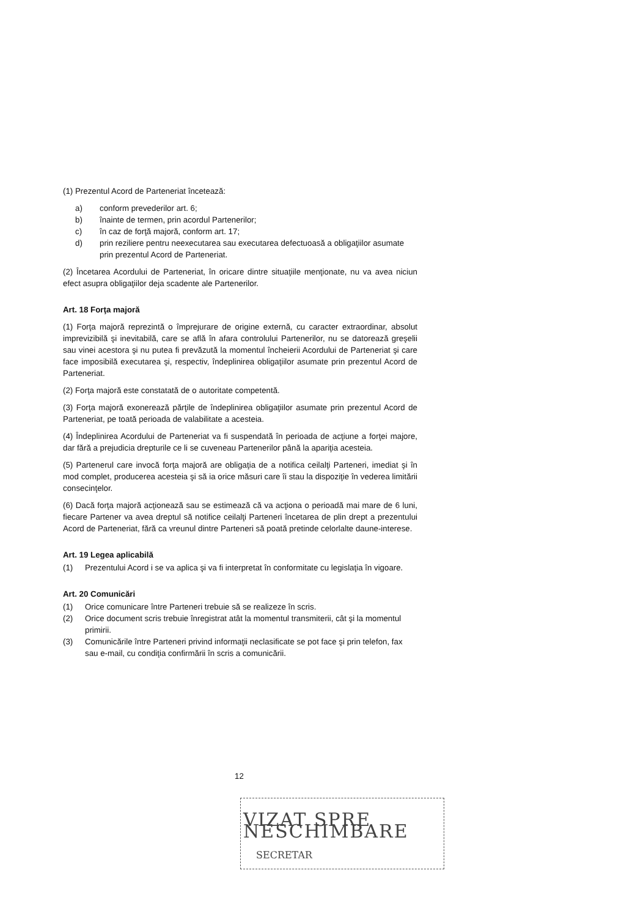(1) Prezentul Acord de Parteneriat încetează:
a) conform prevederilor art. 6;
b) înainte de termen, prin acordul Partenerilor;
c) în caz de forţă majoră, conform art. 17;
d) prin reziliere pentru neexecutarea sau executarea defectuoasă a obligaţiilor asumate prin prezentul Acord de Parteneriat.
(2) Încetarea Acordului de Parteneriat, în oricare dintre situaţiile menţionate, nu va avea niciun efect asupra obligaţiilor deja scadente ale Partenerilor.
Art. 18 Forţa majoră
(1) Forţa majoră reprezintă o împrejurare de origine externă, cu caracter extraordinar, absolut imprevizibilă şi inevitabilă, care se află în afara controlului Partenerilor, nu se datorează greşelii sau vinei acestora şi nu putea fi prevăzută la momentul încheierii Acordului de Parteneriat şi care face imposibilă executarea şi, respectiv, îndeplinirea obligaţiilor asumate prin prezentul Acord de Parteneriat.
(2) Forţa majoră este constatată de o autoritate competentă.
(3) Forţa majoră exonerează părţile de îndeplinirea obligaţiilor asumate prin prezentul Acord de Parteneriat, pe toată perioada de valabilitate a acesteia.
(4) Îndeplinirea Acordului de Parteneriat va fi suspendată în perioada de acţiune a forţei majore, dar fără a prejudicia drepturile ce li se cuveneau Partenerilor până la apariţia acesteia.
(5) Partenerul care invocă forţa majoră are obligaţia de a notifica ceilalţi Parteneri, imediat şi în mod complet, producerea acesteia şi să ia orice măsuri care îi stau la dispoziţie în vederea limitării consecinţelor.
(6) Dacă forţa majoră acţionează sau se estimează că va acţiona o perioadă mai mare de 6 luni, fiecare Partener va avea dreptul să notifice ceilalţi Parteneri încetarea de plin drept a prezentului Acord de Parteneriat, fără ca vreunul dintre Parteneri să poată pretinde celorlalte daune-interese.
Art. 19 Legea aplicabilă
(1) Prezentului Acord i se va aplica şi va fi interpretat în conformitate cu legislaţia în vigoare.
Art. 20 Comunicări
(1) Orice comunicare între Parteneri trebuie să se realizeze în scris.
(2) Orice document scris trebuie înregistrat atât la momentul transmiterii, cât şi la momentul primirii.
(3) Comunicările între Parteneri privind informaţii neclasificate se pot face şi prin telefon, fax sau e-mail, cu condiţia confirmării în scris a comunicării.
12
VIZAT SPRE NESCHIMBARE
SECRETAR